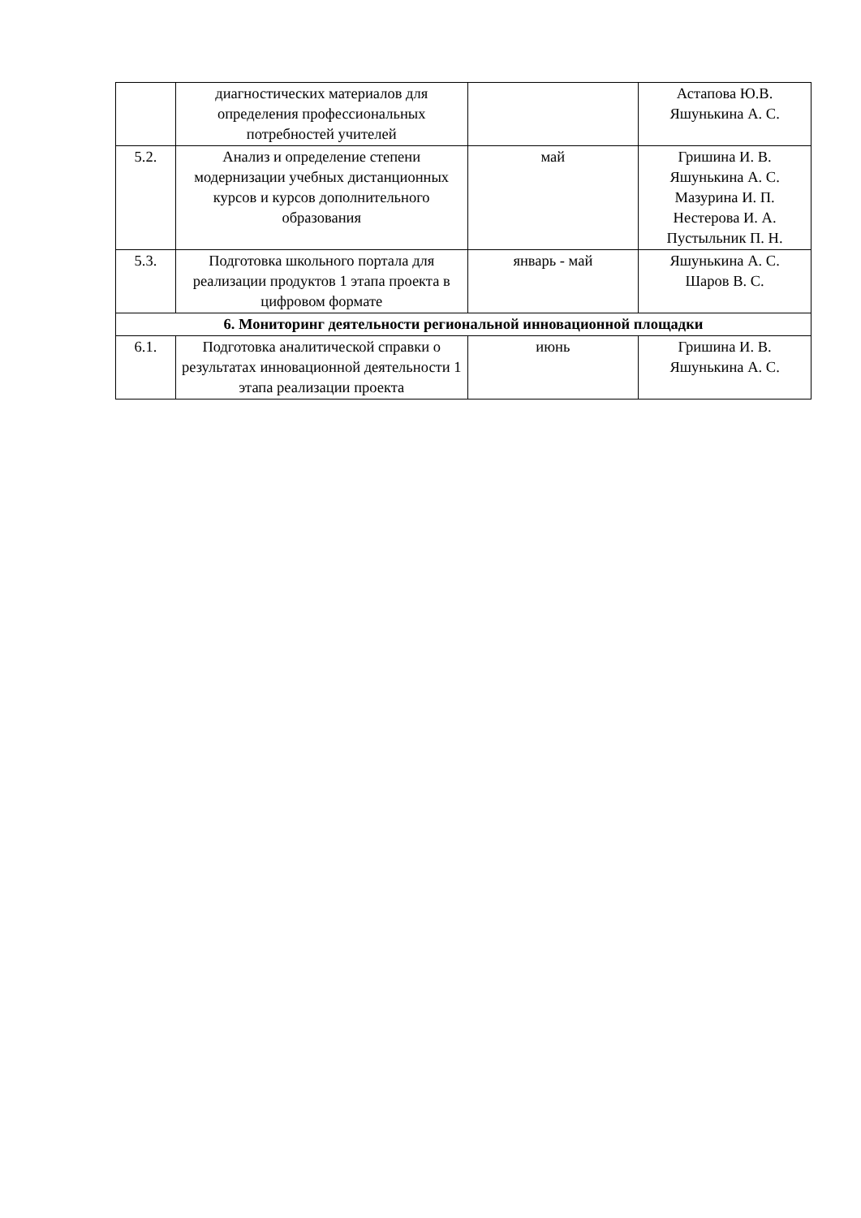| | диагностических материалов для определения профессиональных потребностей учителей | | Астапова Ю.В. Яшунькина А. С. |
| 5.2. | Анализ и определение степени модернизации учебных дистанционных курсов и курсов дополнительного образования | май | Гришина И. В. Яшунькина А. С. Мазурина И. П. Нестерова И. А. Пустыльник П. Н. |
| 5.3. | Подготовка школьного портала для реализации продуктов 1 этапа проекта в цифровом формате | январь - май | Яшунькина А. С. Шаров В. С. |
| 6. Мониторинг деятельности региональной инновационной площадки | | | |
| 6.1. | Подготовка аналитической справки о результатах инновационной деятельности 1 этапа реализации проекта | июнь | Гришина И. В. Яшунькина А. С. |